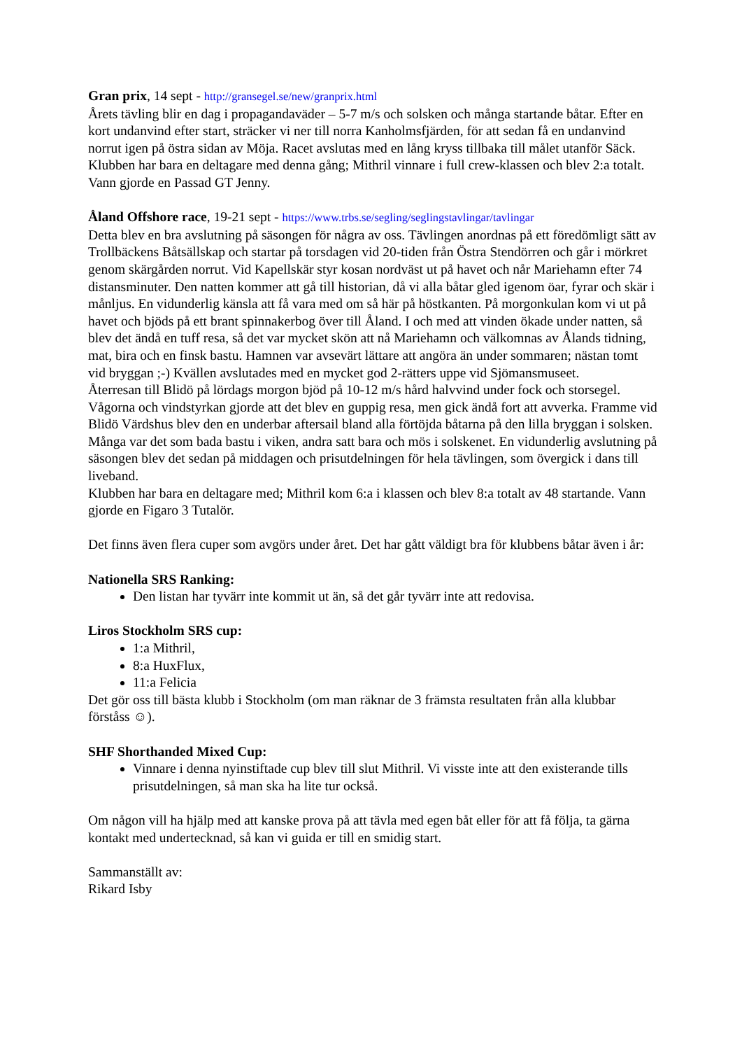Gran prix, 14 sept - http://gransegel.se/new/granprix.html
Årets tävling blir en dag i propagandaväder – 5-7 m/s och solsken och många startande båtar. Efter en kort undanvind efter start, sträcker vi ner till norra Kanholmsfjärden, för att sedan få en undanvind norrut igen på östra sidan av Möja. Racet avslutas med en lång kryss tillbaka till målet utanför Säck. Klubben har bara en deltagare med denna gång; Mithril vinnare i full crew-klassen och blev 2:a totalt. Vann gjorde en Passad GT Jenny.
Åland Offshore race, 19-21 sept - https://www.trbs.se/segling/seglingstavlingar/tavlingar
Detta blev en bra avslutning på säsongen för några av oss. Tävlingen anordnas på ett föredömligt sätt av Trollbäckens Båtsällskap och startar på torsdagen vid 20-tiden från Östra Stendörren och går i mörkret genom skärgården norrut. Vid Kapellskär styr kosan nordväst ut på havet och når Mariehamn efter 74 distansminuter. Den natten kommer att gå till historian, då vi alla båtar gled igenom öar, fyrar och skär i månljus. En vidunderlig känsla att få vara med om så här på höstkanten. På morgonkulan kom vi ut på havet och bjöds på ett brant spinnakerbog över till Åland. I och med att vinden ökade under natten, så blev det ändå en tuff resa, så det var mycket skön att nå Mariehamn och välkomnas av Ålands tidning, mat, bira och en finsk bastu. Hamnen var avsevärt lättare att angöra än under sommaren; nästan tomt vid bryggan ;-) Kvällen avslutades med en mycket god 2-rätters uppe vid Sjömansmuseet.
Återresan till Blidö på lördags morgon bjöd på 10-12 m/s hård halvvind under fock och storsegel. Vågorna och vindstyrkan gjorde att det blev en guppig resa, men gick ändå fort att avverka. Framme vid Blidö Värdshus blev den en underbar aftersail bland alla förtöjda båtarna på den lilla bryggan i solsken. Många var det som bada bastu i viken, andra satt bara och mös i solskenet. En vidunderlig avslutning på säsongen blev det sedan på middagen och prisutdelningen för hela tävlingen, som övergick i dans till liveband.
Klubben har bara en deltagare med; Mithril kom 6:a i klassen och blev 8:a totalt av 48 startande. Vann gjorde en Figaro 3 Tutalör.
Det finns även flera cuper som avgörs under året. Det har gått väldigt bra för klubbens båtar även i år:
Nationella SRS Ranking:
Den listan har tyvärr inte kommit ut än, så det går tyvärr inte att redovisa.
Liros Stockholm SRS cup:
1:a Mithril,
8:a HuxFlux,
11:a Felicia
Det gör oss till bästa klubb i Stockholm (om man räknar de 3 främsta resultaten från alla klubbar förståss ☺).
SHF Shorthanded Mixed Cup:
Vinnare i denna nyinstiftade cup blev till slut Mithril. Vi visste inte att den existerande tills prisutdelningen, så man ska ha lite tur också.
Om någon vill ha hjälp med att kanske prova på att tävla med egen båt eller för att få följa, ta gärna kontakt med undertecknad, så kan vi guida er till en smidig start.
Sammanställt av:
Rikard Isby